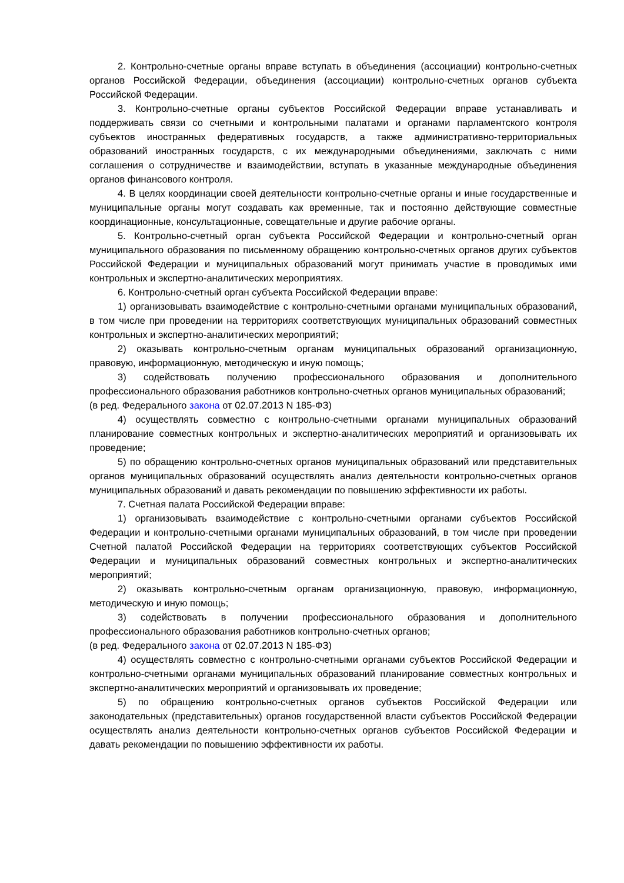2. Контрольно-счетные органы вправе вступать в объединения (ассоциации) контрольно-счетных органов Российской Федерации, объединения (ассоциации) контрольно-счетных органов субъекта Российской Федерации.
3. Контрольно-счетные органы субъектов Российской Федерации вправе устанавливать и поддерживать связи со счетными и контрольными палатами и органами парламентского контроля субъектов иностранных федеративных государств, а также административно-территориальных образований иностранных государств, с их международными объединениями, заключать с ними соглашения о сотрудничестве и взаимодействии, вступать в указанные международные объединения органов финансового контроля.
4. В целях координации своей деятельности контрольно-счетные органы и иные государственные и муниципальные органы могут создавать как временные, так и постоянно действующие совместные координационные, консультационные, совещательные и другие рабочие органы.
5. Контрольно-счетный орган субъекта Российской Федерации и контрольно-счетный орган муниципального образования по письменному обращению контрольно-счетных органов других субъектов Российской Федерации и муниципальных образований могут принимать участие в проводимых ими контрольных и экспертно-аналитических мероприятиях.
6. Контрольно-счетный орган субъекта Российской Федерации вправе:
1) организовывать взаимодействие с контрольно-счетными органами муниципальных образований, в том числе при проведении на территориях соответствующих муниципальных образований совместных контрольных и экспертно-аналитических мероприятий;
2) оказывать контрольно-счетным органам муниципальных образований организационную, правовую, информационную, методическую и иную помощь;
3) содействовать получению профессионального образования и дополнительного профессионального образования работников контрольно-счетных органов муниципальных образований;
(в ред. Федерального закона от 02.07.2013 N 185-ФЗ)
4) осуществлять совместно с контрольно-счетными органами муниципальных образований планирование совместных контрольных и экспертно-аналитических мероприятий и организовывать их проведение;
5) по обращению контрольно-счетных органов муниципальных образований или представительных органов муниципальных образований осуществлять анализ деятельности контрольно-счетных органов муниципальных образований и давать рекомендации по повышению эффективности их работы.
7. Счетная палата Российской Федерации вправе:
1) организовывать взаимодействие с контрольно-счетными органами субъектов Российской Федерации и контрольно-счетными органами муниципальных образований, в том числе при проведении Счетной палатой Российской Федерации на территориях соответствующих субъектов Российской Федерации и муниципальных образований совместных контрольных и экспертно-аналитических мероприятий;
2) оказывать контрольно-счетным органам организационную, правовую, информационную, методическую и иную помощь;
3) содействовать в получении профессионального образования и дополнительного профессионального образования работников контрольно-счетных органов;
(в ред. Федерального закона от 02.07.2013 N 185-ФЗ)
4) осуществлять совместно с контрольно-счетными органами субъектов Российской Федерации и контрольно-счетными органами муниципальных образований планирование совместных контрольных и экспертно-аналитических мероприятий и организовывать их проведение;
5) по обращению контрольно-счетных органов субъектов Российской Федерации или законодательных (представительных) органов государственной власти субъектов Российской Федерации осуществлять анализ деятельности контрольно-счетных органов субъектов Российской Федерации и давать рекомендации по повышению эффективности их работы.